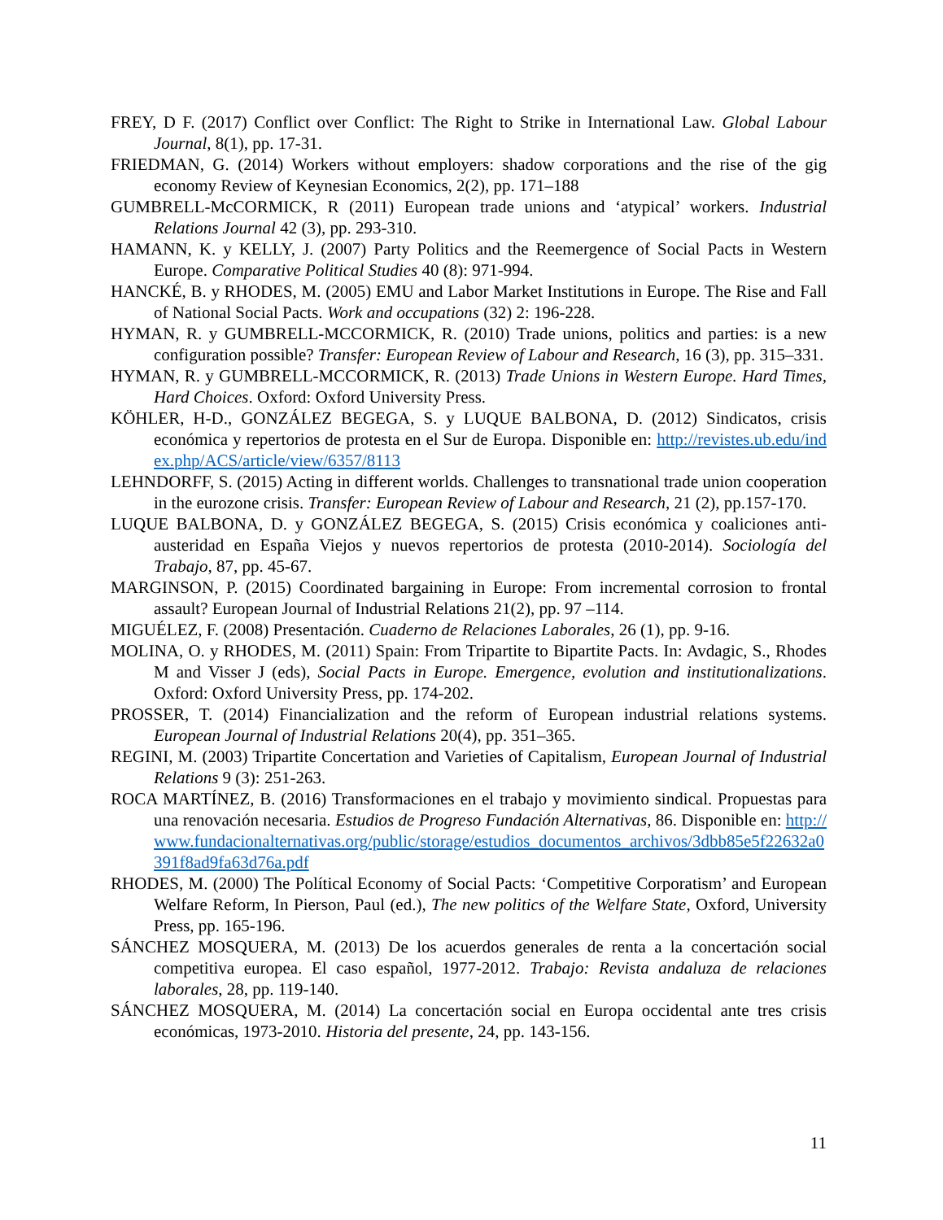FREY, D F. (2017) Conflict over Conflict: The Right to Strike in International Law. Global Labour Journal, 8(1), pp. 17-31.
FRIEDMAN, G. (2014) Workers without employers: shadow corporations and the rise of the gig economy Review of Keynesian Economics, 2(2), pp. 171–188
GUMBRELL-McCORMICK, R (2011) European trade unions and ‘atypical’ workers. Industrial Relations Journal 42 (3), pp. 293-310.
HAMANN, K. y KELLY, J. (2007) Party Politics and the Reemergence of Social Pacts in Western Europe. Comparative Political Studies 40 (8): 971-994.
HANCKÉ, B. y RHODES, M. (2005) EMU and Labor Market Institutions in Europe. The Rise and Fall of National Social Pacts. Work and occupations (32) 2: 196-228.
HYMAN, R. y GUMBRELL-MCCORMICK, R. (2010) Trade unions, politics and parties: is a new configuration possible? Transfer: European Review of Labour and Research, 16 (3), pp. 315–331.
HYMAN, R. y GUMBRELL-MCCORMICK, R. (2013) Trade Unions in Western Europe. Hard Times, Hard Choices. Oxford: Oxford University Press.
KÖHLER, H-D., GONZÁLEZ BEGEGA, S. y LUQUE BALBONA, D. (2012) Sindicatos, crisis económica y repertorios de protesta en el Sur de Europa. Disponible en: http://revistes.ub.edu/index.php/ACS/article/view/6357/8113
LEHNDORFF, S. (2015) Acting in different worlds. Challenges to transnational trade union cooperation in the eurozone crisis. Transfer: European Review of Labour and Research, 21 (2), pp.157-170.
LUQUE BALBONA, D. y GONZÁLEZ BEGEGA, S. (2015) Crisis económica y coaliciones anti-austeridad en España Viejos y nuevos repertorios de protesta (2010-2014). Sociología del Trabajo, 87, pp. 45-67.
MARGINSON, P. (2015) Coordinated bargaining in Europe: From incremental corrosion to frontal assault? European Journal of Industrial Relations 21(2), pp. 97 –114.
MIGUÉLEZ, F. (2008) Presentación. Cuaderno de Relaciones Laborales, 26 (1), pp. 9-16.
MOLINA, O. y RHODES, M. (2011) Spain: From Tripartite to Bipartite Pacts. In: Avdagic, S., Rhodes M and Visser J (eds), Social Pacts in Europe. Emergence, evolution and institutionalizations. Oxford: Oxford University Press, pp. 174-202.
PROSSER, T. (2014) Financialization and the reform of European industrial relations systems. European Journal of Industrial Relations 20(4), pp. 351–365.
REGINI, M. (2003) Tripartite Concertation and Varieties of Capitalism, European Journal of Industrial Relations 9 (3): 251-263.
ROCA MARTÍNEZ, B. (2016) Transformaciones en el trabajo y movimiento sindical. Propuestas para una renovación necesaria. Estudios de Progreso Fundación Alternativas, 86. Disponible en: http://www.fundacionalternativas.org/public/storage/estudios_documentos_archivos/3dbb85e5f22632a0391f8ad9fa63d76a.pdf
RHODES, M. (2000) The Polítical Economy of Social Pacts: ‘Competitive Corporatism’ and European Welfare Reform, In Pierson, Paul (ed.), The new politics of the Welfare State, Oxford, University Press, pp. 165-196.
SÁNCHEZ MOSQUERA, M. (2013) De los acuerdos generales de renta a la concertación social competitiva europea. El caso español, 1977-2012. Trabajo: Revista andaluza de relaciones laborales, 28, pp. 119-140.
SÁNCHEZ MOSQUERA, M. (2014) La concertación social en Europa occidental ante tres crisis económicas, 1973-2010. Historia del presente, 24, pp. 143-156.
11